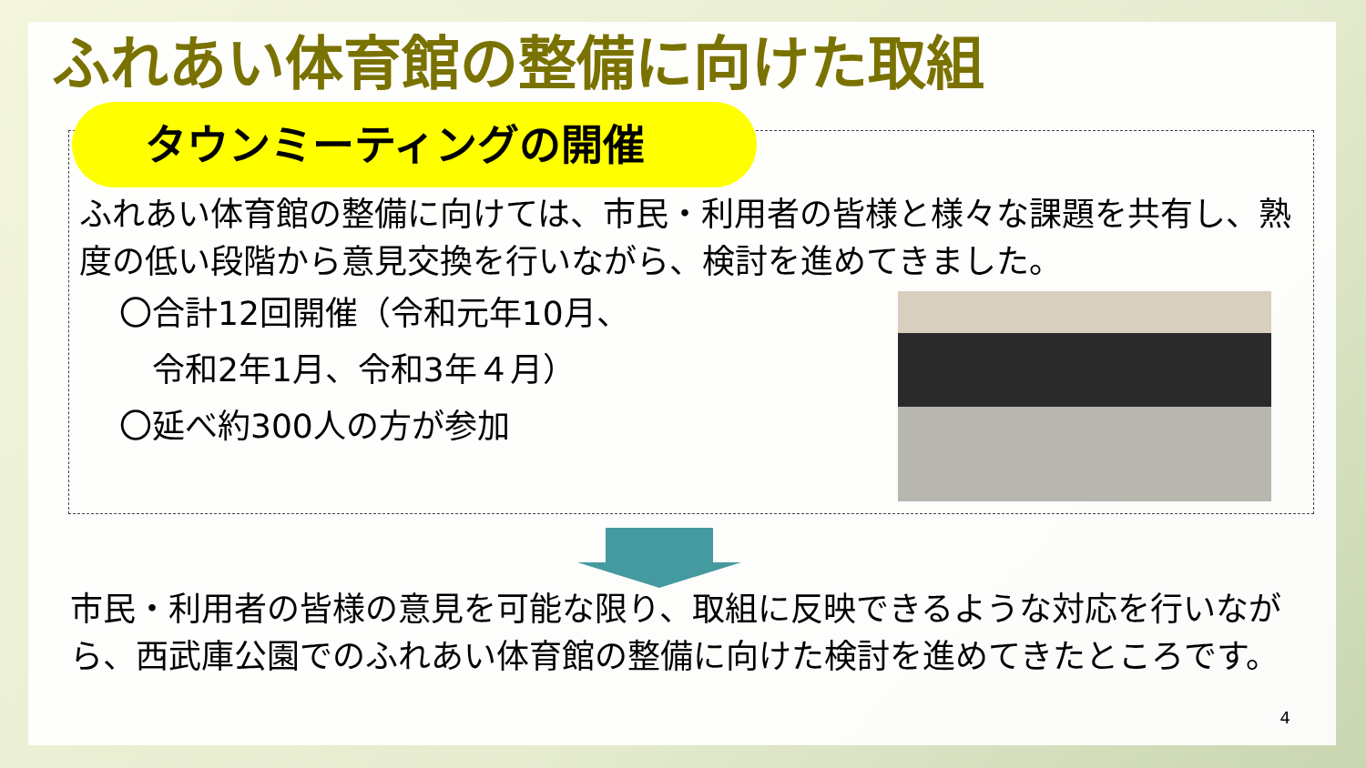ふれあい体育館の整備に向けた取組
タウンミーティングの開催
ふれあい体育館の整備に向けては、市民・利用者の皆様と様々な課題を共有し、熟度の低い段階から意見交換を行いながら、検討を進めてきました。
〇合計12回開催（令和元年10月、
　令和2年1月、令和3年４月）
〇延べ約300人の方が参加
市民・利用者の皆様の意見を可能な限り、取組に反映できるような対応を行いながら、西武庫公園でのふれあい体育館の整備に向けた検討を進めてきたところです。
4